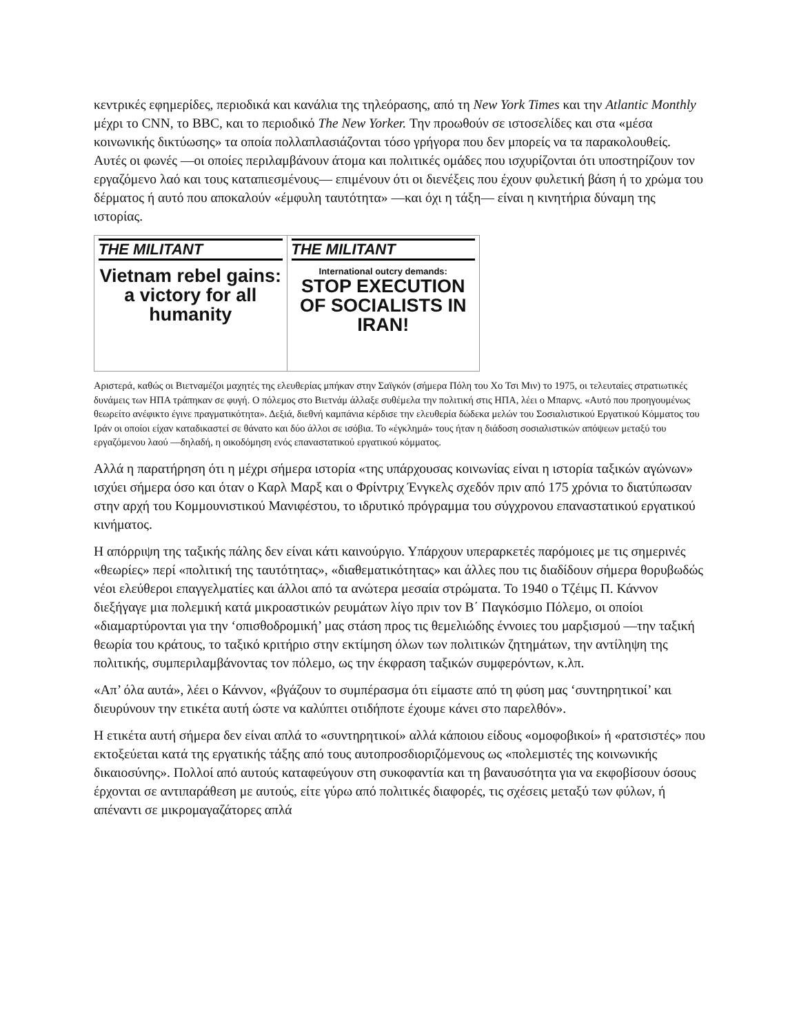κεντρικές εφημερίδες, περιοδικά και κανάλια της τηλεόρασης, από τη New York Times και την Atlantic Monthly μέχρι το CNN, το BBC, και το περιοδικό The New Yorker. Την προωθούν σε ιστοσελίδες και στα «μέσα κοινωνικής δικτύωσης» τα οποία πολλαπλασιάζονται τόσο γρήγορα που δεν μπορείς να τα παρακολουθείς. Αυτές οι φωνές —οι οποίες περιλαμβάνουν άτομα και πολιτικές ομάδες που ισχυρίζονται ότι υποστηρίζουν τον εργαζόμενο λαό και τους καταπιεσμένους— επιμένουν ότι οι διενέξεις που έχουν φυλετική βάση ή το χρώμα του δέρματος ή αυτό που αποκαλούν «έμφυλη ταυτότητα» —και όχι η τάξη— είναι η κινητήρια δύναμη της ιστορίας.
THE MILITANT
Vietnam rebel gains: a victory for all humanity
THE MILITANT
International outcry demands:
STOP EXECUTION OF SOCIALISTS IN IRAN!
Αριστερά, καθώς οι Βιετναμέζοι μαχητές της ελευθερίας μπήκαν στην Σαϊγκόν (σήμερα Πόλη του Χο Τσι Μιν) το 1975, οι τελευταίες στρατιωτικές δυνάμεις των ΗΠΑ τράπηκαν σε φυγή. Ο πόλεμος στο Βιετνάμ άλλαξε συθέμελα την πολιτική στις ΗΠΑ, λέει ο Μπαρνς. «Αυτό που προηγουμένως θεωρείτο ανέφικτο έγινε πραγματικότητα». Δεξιά, διεθνή καμπάνια κέρδισε την ελευθερία δώδεκα μελών του Σοσιαλιστικού Εργατικού Κόμματος του Ιράν οι οποίοι είχαν καταδικαστεί σε θάνατο και δύο άλλοι σε ισόβια. Το «έγκλημά» τους ήταν η διάδοση σοσιαλιστικών απόψεων μεταξύ του εργαζόμενου λαού —δηλαδή, η οικοδόμηση ενός επαναστατικού εργατικού κόμματος.
Αλλά η παρατήρηση ότι η μέχρι σήμερα ιστορία «της υπάρχουσας κοινωνίας είναι η ιστορία ταξικών αγώνων» ισχύει σήμερα όσο και όταν ο Καρλ Μαρξ και ο Φρίντριχ Ένγκελς σχεδόν πριν από 175 χρόνια το διατύπωσαν στην αρχή του Κομμουνιστικού Μανιφέστου, το ιδρυτικό πρόγραμμα του σύγχρονου επαναστατικού εργατικού κινήματος.
Η απόρριψη της ταξικής πάλης δεν είναι κάτι καινούργιο. Υπάρχουν υπεραρκετές παρόμοιες με τις σημερινές «θεωρίες» περί «πολιτική της ταυτότητας», «διαθεματικότητας» και άλλες που τις διαδίδουν σήμερα θορυβωδώς νέοι ελεύθεροι επαγγελματίες και άλλοι από τα ανώτερα μεσαία στρώματα. Το 1940 ο Τζέιμς Π. Κάννον διεξήγαγε μια πολεμική κατά μικροαστικών ρευμάτων λίγο πριν τον Β΄ Παγκόσμιο Πόλεμο, οι οποίοι «διαμαρτύρονται για την ‘οπισθοδρομική’ μας στάση προς τις θεμελιώδης έννοιες του μαρξισμού —την ταξική θεωρία του κράτους, το ταξικό κριτήριο στην εκτίμηση όλων των πολιτικών ζητημάτων, την αντίληψη της πολιτικής, συμπεριλαμβάνοντας τον πόλεμο, ως την έκφραση ταξικών συμφερόντων, κ.λπ.
«Απ’ όλα αυτά», λέει ο Κάννον, «βγάζουν το συμπέρασμα ότι είμαστε από τη φύση μας ‘συντηρητικοί’ και διευρύνουν την ετικέτα αυτή ώστε να καλύπτει οτιδήποτε έχουμε κάνει στο παρελθόν».
Η ετικέτα αυτή σήμερα δεν είναι απλά το «συντηρητικοί» αλλά κάποιου είδους «ομοφοβικοί» ή «ρατσιστές» που εκτοξεύεται κατά της εργατικής τάξης από τους αυτοπροσδιοριζόμενους ως «πολεμιστές της κοινωνικής δικαιοσύνης». Πολλοί από αυτούς καταφεύγουν στη συκοφαντία και τη βαναυσότητα για να εκφοβίσουν όσους έρχονται σε αντιπαράθεση με αυτούς, είτε γύρω από πολιτικές διαφορές, τις σχέσεις μεταξύ των φύλων, ή απέναντι σε μικρομαγαζάτορες απλά